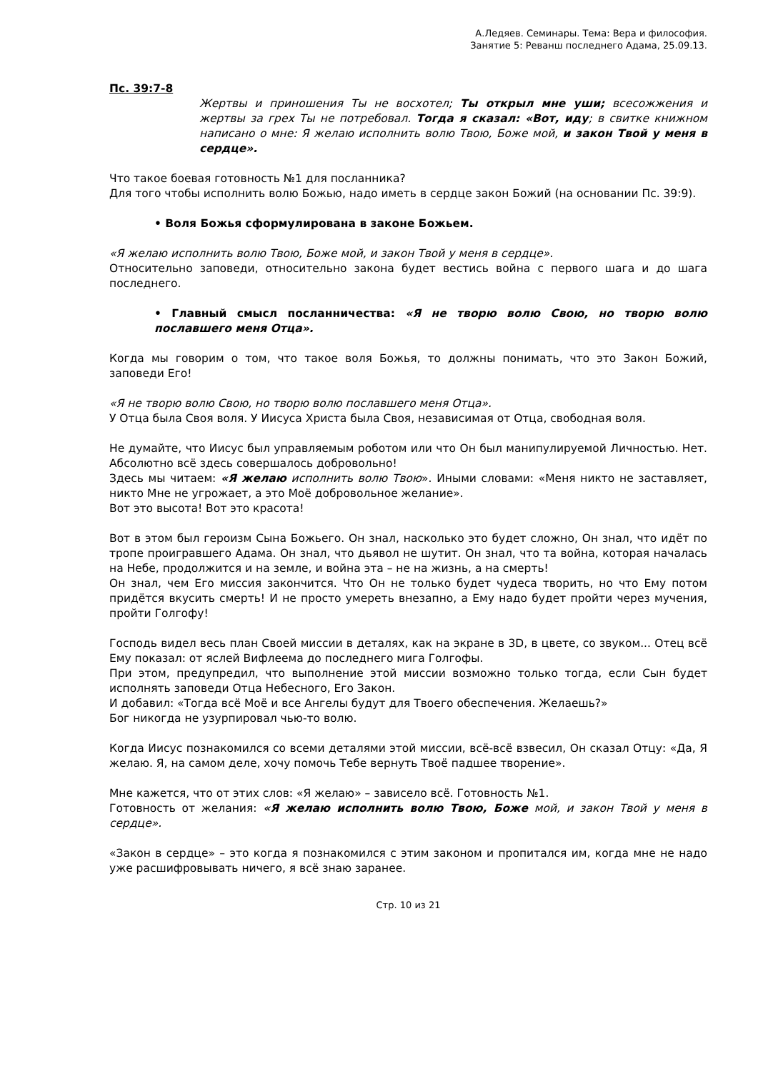А.Ледяев. Семинары. Тема: Вера и философия.
Занятие 5: Реванш последнего Адама, 25.09.13.
Пс. 39:7-8
Жертвы и приношения Ты не восхотел; Ты открыл мне уши; всесожжения и жертвы за грех Ты не потребовал. Тогда я сказал: «Вот, иду; в свитке книжном написано о мне: Я желаю исполнить волю Твою, Боже мой, и закон Твой у меня в сердце».
Что такое боевая готовность №1 для посланника?
Для того чтобы исполнить волю Божью, надо иметь в сердце закон Божий (на основании Пс. 39:9).
• Воля Божья сформулирована в законе Божьем.
«Я желаю исполнить волю Твою, Боже мой, и закон Твой у меня в сердце».
Относительно заповеди, относительно закона будет вестись война с первого шага и до шага последнего.
• Главный смысл посланничества: «Я не творю волю Свою, но творю волю пославшего меня Отца».
Когда мы говорим о том, что такое воля Божья, то должны понимать, что это Закон Божий, заповеди Его!
«Я не творю волю Свою, но творю волю пославшего меня Отца».
У Отца была Своя воля. У Иисуса Христа была Своя, независимая от Отца, свободная воля.
Не думайте, что Иисус был управляемым роботом или что Он был манипулируемой Личностью. Нет. Абсолютно всё здесь совершалось добровольно!
Здесь мы читаем: «Я желаю исполнить волю Твою». Иными словами: «Меня никто не заставляет, никто Мне не угрожает, а это Моё добровольное желание».
Вот это высота! Вот это красота!
Вот в этом был героизм Сына Божьего. Он знал, насколько это будет сложно, Он знал, что идёт по тропе проигравшего Адама. Он знал, что дьявол не шутит. Он знал, что та война, которая началась на Небе, продолжится и на земле, и война эта – не на жизнь, а на смерть!
Он знал, чем Его миссия закончится. Что Он не только будет чудеса творить, но что Ему потом придётся вкусить смерть! И не просто умереть внезапно, а Ему надо будет пройти через мучения, пройти Голгофу!
Господь видел весь план Своей миссии в деталях, как на экране в 3D, в цвете, со звуком... Отец всё Ему показал: от яслей Вифлеема до последнего мига Голгофы.
При этом, предупредил, что выполнение этой миссии возможно только тогда, если Сын будет исполнять заповеди Отца Небесного, Его Закон.
И добавил: «Тогда всё Моё и все Ангелы будут для Твоего обеспечения. Желаешь?»
Бог никогда не узурпировал чью-то волю.
Когда Иисус познакомился со всеми деталями этой миссии, всё-всё взвесил, Он сказал Отцу: «Да, Я желаю. Я, на самом деле, хочу помочь Тебе вернуть Твоё падшее творение».
Мне кажется, что от этих слов: «Я желаю» – зависело всё. Готовность №1.
Готовность от желания: «Я желаю исполнить волю Твою, Боже мой, и закон Твой у меня в сердце».
«Закон в сердце» – это когда я познакомился с этим законом и пропитался им, когда мне не надо уже расшифровывать ничего, я всё знаю заранее.
Стр. 10 из 21